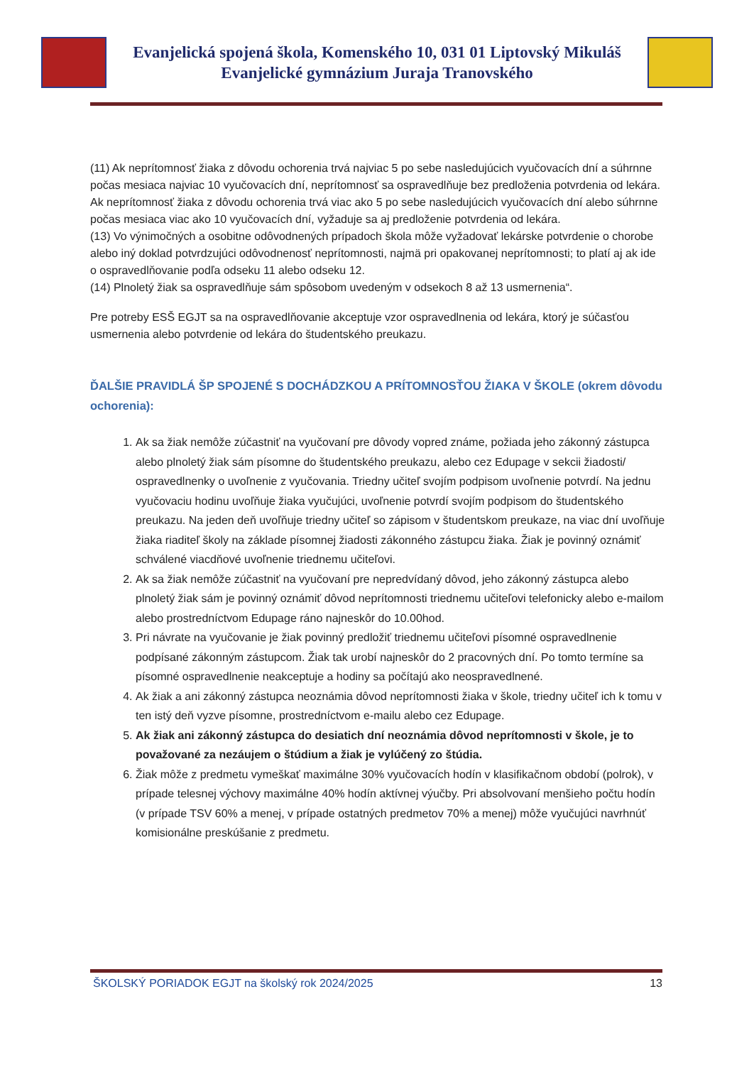Evanjelická spojená škola, Komenského 10, 031 01 Liptovský Mikuláš
Evanjelické gymnázium Juraja Tranovského
(11) Ak neprítomnosť žiaka z dôvodu ochorenia trvá najviac 5 po sebe nasledujúcich vyučovacích dní a súhrnne počas mesiaca najviac 10 vyučovacích dní, neprítomnosť sa ospravedlňuje bez predloženia potvrdenia od lekára. Ak neprítomnosť žiaka z dôvodu ochorenia trvá viac ako 5 po sebe nasledujúcich vyučovacích dní alebo súhrnne počas mesiaca viac ako 10 vyučovacích dní, vyžaduje sa aj predloženie potvrdenia od lekára.
(13) Vo výnimočných a osobitne odôvodnených prípadoch škola môže vyžadovať lekárske potvrdenie o chorobe alebo iný doklad potvrdzujúci odôvodnenosť neprítomnosti, najmä pri opakovanej neprítomnosti; to platí aj ak ide o ospravedlňovanie podľa odseku 11 alebo odseku 12.
(14) Plnoletý žiak sa ospravedlňuje sám spôsobom uvedeným v odsekoch 8 až 13 usmernenia“.
Pre potreby ESŠ EGJT sa na ospravedlňovanie akceptuje vzor ospravedlnenia od lekára, ktorý je súčasťou usmernenia alebo potvrdenie od lekára do študentského preukazu.
ĎALŠIE PRAVIDLÁ ŠP SPOJENÉ S DOCHÁDZKOU A PRÍTOMNOSŤOU ŽIAKA V ŠKOLE (okrem dôvodu ochorenia):
1. Ak sa žiak nemôže zúčastniť na vyučovaní pre dôvody vopred známe, požiada jeho zákonný zástupca alebo plnoletý žiak sám písomne do študentského preukazu, alebo cez Edupage v sekcii žiadosti/ ospravedlnenky o uvoľnenie z vyučovania. Triedny učiteľ svojím podpisom uvoľnenie potvrdí. Na jednu vyučovaciu hodinu uvoľňuje žiaka vyučujúci, uvoľnenie potvrdí svojím podpisom do študentského preukazu. Na jeden deň uvoľňuje triedny učiteľ so zápisom v študentskom preukaze, na viac dní uvoľňuje žiaka riaditeľ školy na základe písomnej žiadosti zákonného zástupcu žiaka. Žiak je povinný oznámiť schválené viacdňové uvoľnenie triednemu učiteľovi.
2. Ak sa žiak nemôže zúčastniť na vyučovaní pre nepredvídaný dôvod, jeho zákonný zástupca alebo plnoletý žiak sám je povinný oznámiť dôvod neprítomnosti triednemu učiteľovi telefonicky alebo e-mailom alebo prostredníctvom Edupage ráno najneskôr do 10.00hod.
3. Pri návrate na vyučovanie je žiak povinný predložiť triednemu učiteľovi písomné ospravedlnenie podpísané zákonným zástupcom. Žiak tak urobí najneskôr do 2 pracovných dní. Po tomto termíne sa písomné ospravedlnenie neakceptuje a hodiny sa počítajú ako neospravedlnené.
4. Ak žiak a ani zákonný zástupca neoznámia dôvod neprítomnosti žiaka v škole, triedny učiteľ ich k tomu v ten istý deň vyzve písomne, prostredníctvom e-mailu alebo cez Edupage.
5. Ak žiak ani zákonný zástupca do desiatich dní neoznámia dôvod neprítomnosti v škole, je to považované za nezáujem o štúdium a žiak je vylúčený zo štúdia.
6. Žiak môže z predmetu vymeškať maximálne 30% vyučovacích hodín v klasifikačnom období (polrok), v prípade telesnej výchovy maximálne 40% hodín aktívnej výučby. Pri absolvovaní menšieho počtu hodín (v prípade TSV 60% a menej, v prípade ostatných predmetov 70% a menej) môže vyučujúci navrhnúť komisionálne preskúšanie z predmetu.
ŠKOLSKÝ PORIADOK EGJT na školský rok 2024/2025 13